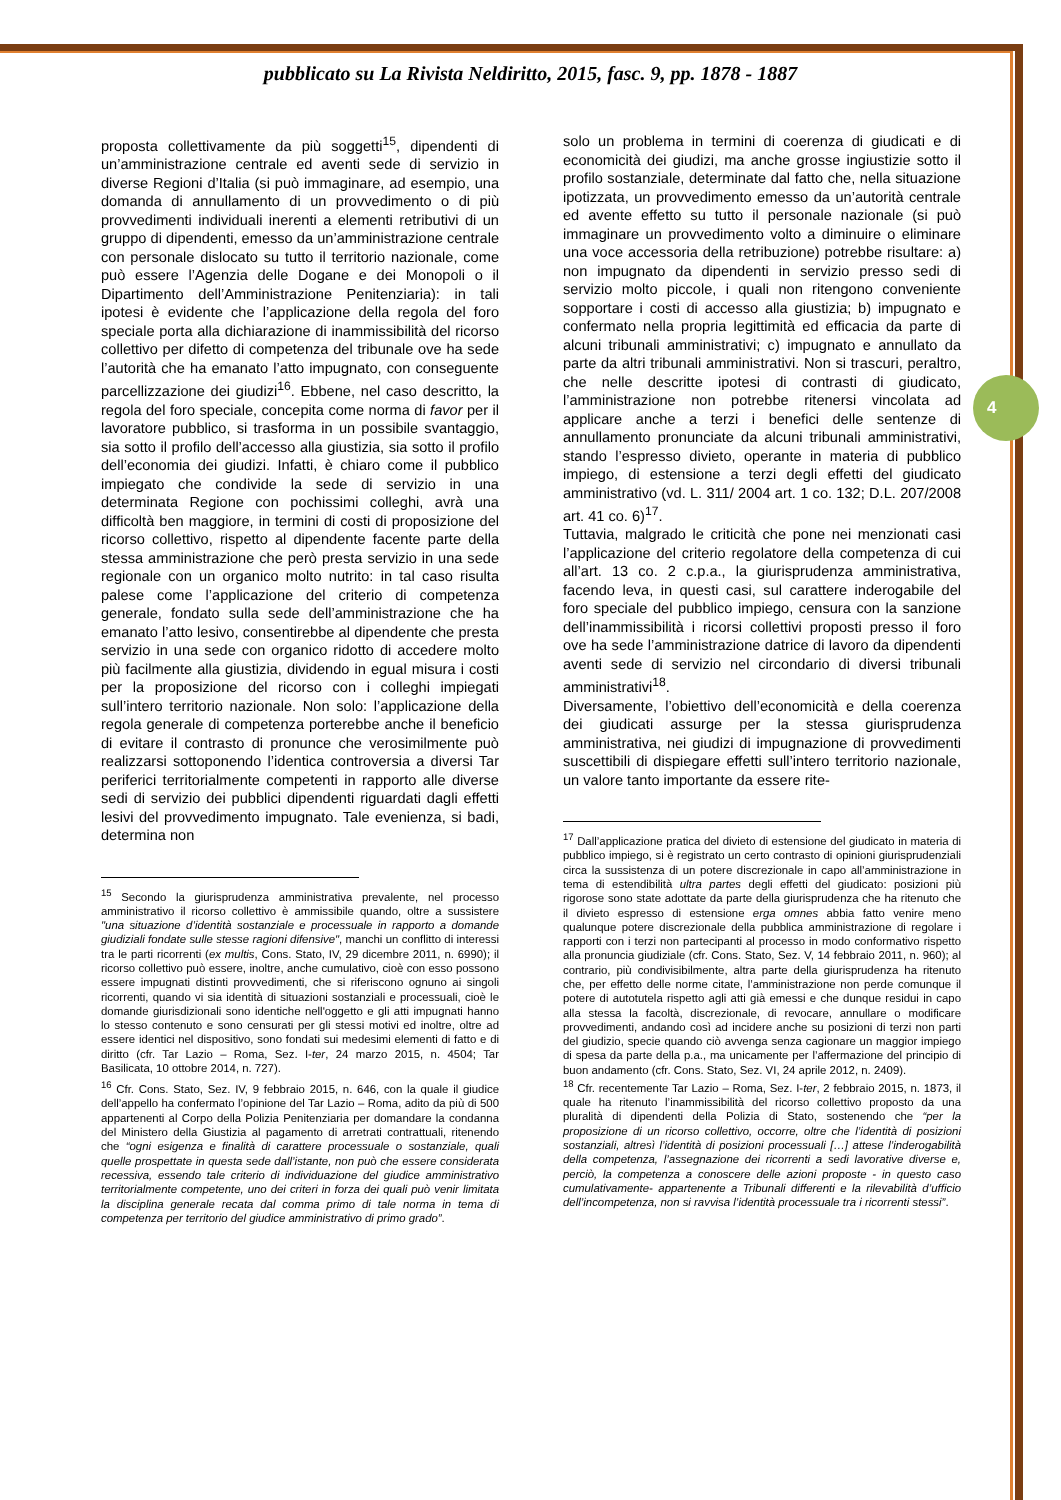4
pubblicato su La Rivista Neldiritto, 2015, fasc. 9, pp. 1878 - 1887
proposta collettivamente da più soggetti<sup>15</sup>, dipendenti di un’amministrazione centrale ed aventi sede di servizio in diverse Regioni d’Italia (si può immaginare, ad esempio, una domanda di annullamento di un provvedimento o di più provvedimenti individuali inerenti a elementi retributivi di un gruppo di dipendenti, emesso da un’amministrazione centrale con personale dislocato su tutto il territorio nazionale, come può essere l’Agenzia delle Dogane e dei Monopoli o il Dipartimento dell’Amministrazione Penitenziaria): in tali ipotesi è evidente che l’applicazione della regola del foro speciale porta alla dichiarazione di inammissibilità del ricorso collettivo per difetto di competenza del tribunale ove ha sede l’autorità che ha emanato l’atto impugnato, con conseguente parcellizzazione dei giudizi<sup>16</sup>. Ebbene, nel caso descritto, la regola del foro speciale, concepita come norma di favor per il lavoratore pubblico, si trasforma in un possibile svantaggio, sia sotto il profilo dell’accesso alla giustizia, sia sotto il profilo dell’economia dei giudizi. Infatti, è chiaro come il pubblico impiegato che condivide la sede di servizio in una determinata Regione con pochissimi colleghi, avrà una difficoltà ben maggiore, in termini di costi di proposizione del ricorso collettivo, rispetto al dipendente facente parte della stessa amministrazione che però presta servizio in una sede regionale con un organico molto nutrito: in tal caso risulta palese come l’applicazione del criterio di competenza generale, fondato sulla sede dell’amministrazione che ha emanato l’atto lesivo, consentirebbe al dipendente che presta servizio in una sede con organico ridotto di accedere molto più facilmente alla giustizia, dividendo in egual misura i costi per la proposizione del ricorso con i colleghi impiegati sull’intero territorio nazionale. Non solo: l’applicazione della regola generale di competenza porterebbe anche il beneficio di evitare il contrasto di pronunce che verosimilmente può realizzarsi sottoponendo l’identica controversia a diversi Tar periferici territorialmente competenti in rapporto alle diverse sedi di servizio dei pubblici dipendenti riguardati dagli effetti lesivi del provvedimento impugnato. Tale evenienza, si badi, determina non
<sup>15</sup> Secondo la giurisprudenza amministrativa prevalente, nel processo amministrativo il ricorso collettivo è ammissibile quando, oltre a sussistere "una situazione d’identità sostanziale e processuale in rapporto a domande giudiziali fondate sulle stesse ragioni difensive", manchi un conflitto di interessi tra le parti ricorrenti (ex multis, Cons. Stato, IV, 29 dicembre 2011, n. 6990); il ricorso collettivo può essere, inoltre, anche cumulativo, cioè con esso possono essere impugnati distinti provvedimenti, che si riferiscono ognuno ai singoli ricorrenti, quando vi sia identità di situazioni sostanziali e processuali, cioè le domande giurisdizionali sono identiche nell'oggetto e gli atti impugnati hanno lo stesso contenuto e sono censurati per gli stessi motivi ed inoltre, oltre ad essere identici nel dispositivo, sono fondati sui medesimi elementi di fatto e di diritto (cfr. Tar Lazio – Roma, Sez. I-ter, 24 marzo 2015, n. 4504; Tar Basilicata, 10 ottobre 2014, n. 727).
<sup>16</sup> Cfr. Cons. Stato, Sez. IV, 9 febbraio 2015, n. 646, con la quale il giudice dell’appello ha confermato l’opinione del Tar Lazio – Roma, adito da più di 500 appartenenti al Corpo della Polizia Penitenziaria per domandare la condanna del Ministero della Giustizia al pagamento di arretrati contrattuali, ritenendo che “ogni esigenza e finalità di carattere processuale o sostanziale, quali quelle prospettate in questa sede dall’istante, non può che essere considerata recessiva, essendo tale criterio di individuazione del giudice amministrativo territorialmente competente, uno dei criteri in forza dei quali può venir limitata la disciplina generale recata dal comma primo di tale norma in tema di competenza per territorio del giudice amministrativo di primo grado”.
solo un problema in termini di coerenza di giudicati e di economicità dei giudizi, ma anche grosse ingiustizie sotto il profilo sostanziale, determinate dal fatto che, nella situazione ipotizzata, un provvedimento emesso da un’autorità centrale ed avente effetto su tutto il personale nazionale (si può immaginare un provvedimento volto a diminuire o eliminare una voce accessoria della retribuzione) potrebbe risultare: a) non impugnato da dipendenti in servizio presso sedi di servizio molto piccole, i quali non ritengono conveniente sopportare i costi di accesso alla giustizia; b) impugnato e confermato nella propria legittimità ed efficacia da parte di alcuni tribunali amministrativi; c) impugnato e annullato da parte da altri tribunali amministrativi. Non si trascuri, peraltro, che nelle descritte ipotesi di contrasti di giudicato, l’amministrazione non potrebbe ritenersi vincolata ad applicare anche a terzi i benefici delle sentenze di annullamento pronunciate da alcuni tribunali amministrativi, stando l’espresso divieto, operante in materia di pubblico impiego, di estensione a terzi degli effetti del giudicato amministrativo (vd. L. 311/ 2004 art. 1 co. 132; D.L. 207/2008 art. 41 co. 6)<sup>17</sup>.
Tuttavia, malgrado le criticità che pone nei menzionati casi l’applicazione del criterio regolatore della competenza di cui all’art. 13 co. 2 c.p.a., la giurisprudenza amministrativa, facendo leva, in questi casi, sul carattere inderogabile del foro speciale del pubblico impiego, censura con la sanzione dell’inammissibilità i ricorsi collettivi proposti presso il foro ove ha sede l’amministrazione datrice di lavoro da dipendenti aventi sede di servizio nel circondario di diversi tribunali amministrativi<sup>18</sup>.
Diversamente, l’obiettivo dell’economicità e della coerenza dei giudicati assurge per la stessa giurisprudenza amministrativa, nei giudizi di impugnazione di provvedimenti suscettibili di dispiegare effetti sull’intero territorio nazionale, un valore tanto importante da essere rite-
<sup>17</sup> Dall’applicazione pratica del divieto di estensione del giudicato in materia di pubblico impiego, si è registrato un certo contrasto di opinioni giurisprudenziali circa la sussistenza di un potere discrezionale in capo all’amministrazione in tema di estendibilità ultra partes degli effetti del giudicato: posizioni più rigorose sono state adottate da parte della giurisprudenza che ha ritenuto che il divieto espresso di estensione erga omnes abbia fatto venire meno qualunque potere discrezionale della pubblica amministrazione di regolare i rapporti con i terzi non partecipanti al processo in modo conformativo rispetto alla pronuncia giudiziale (cfr. Cons. Stato, Sez. V, 14 febbraio 2011, n. 960); al contrario, più condivisibilmente, altra parte della giurisprudenza ha ritenuto che, per effetto delle norme citate, l’amministrazione non perde comunque il potere di autotutela rispetto agli atti già emessi e che dunque residui in capo alla stessa la facoltà, discrezionale, di revocare, annullare o modificare provvedimenti, andando così ad incidere anche su posizioni di terzi non parti del giudizio, specie quando ciò avvenga senza cagionare un maggior impiego di spesa da parte della p.a., ma unicamente per l’affermazione del principio di buon andamento (cfr. Cons. Stato, Sez. VI, 24 aprile 2012, n. 2409).
<sup>18</sup> Cfr. recentemente Tar Lazio – Roma, Sez. I-ter, 2 febbraio 2015, n. 1873, il quale ha ritenuto l’inammissibilità del ricorso collettivo proposto da una pluralità di dipendenti della Polizia di Stato, sostenendo che “per la proposizione di un ricorso collettivo, occorre, oltre che l’identità di posizioni sostanziali, altresì l’identità di posizioni processuali […] attese l’inderogabilità della competenza, l’assegnazione dei ricorrenti a sedi lavorative diverse e, perciò, la competenza a conoscere delle azioni proposte - in questo caso cumulativamente- appartenente a Tribunali differenti e la rilevabilità d’ufficio dell’incompetenza, non si ravvisa l’identità processuale tra i ricorrenti stessi”.